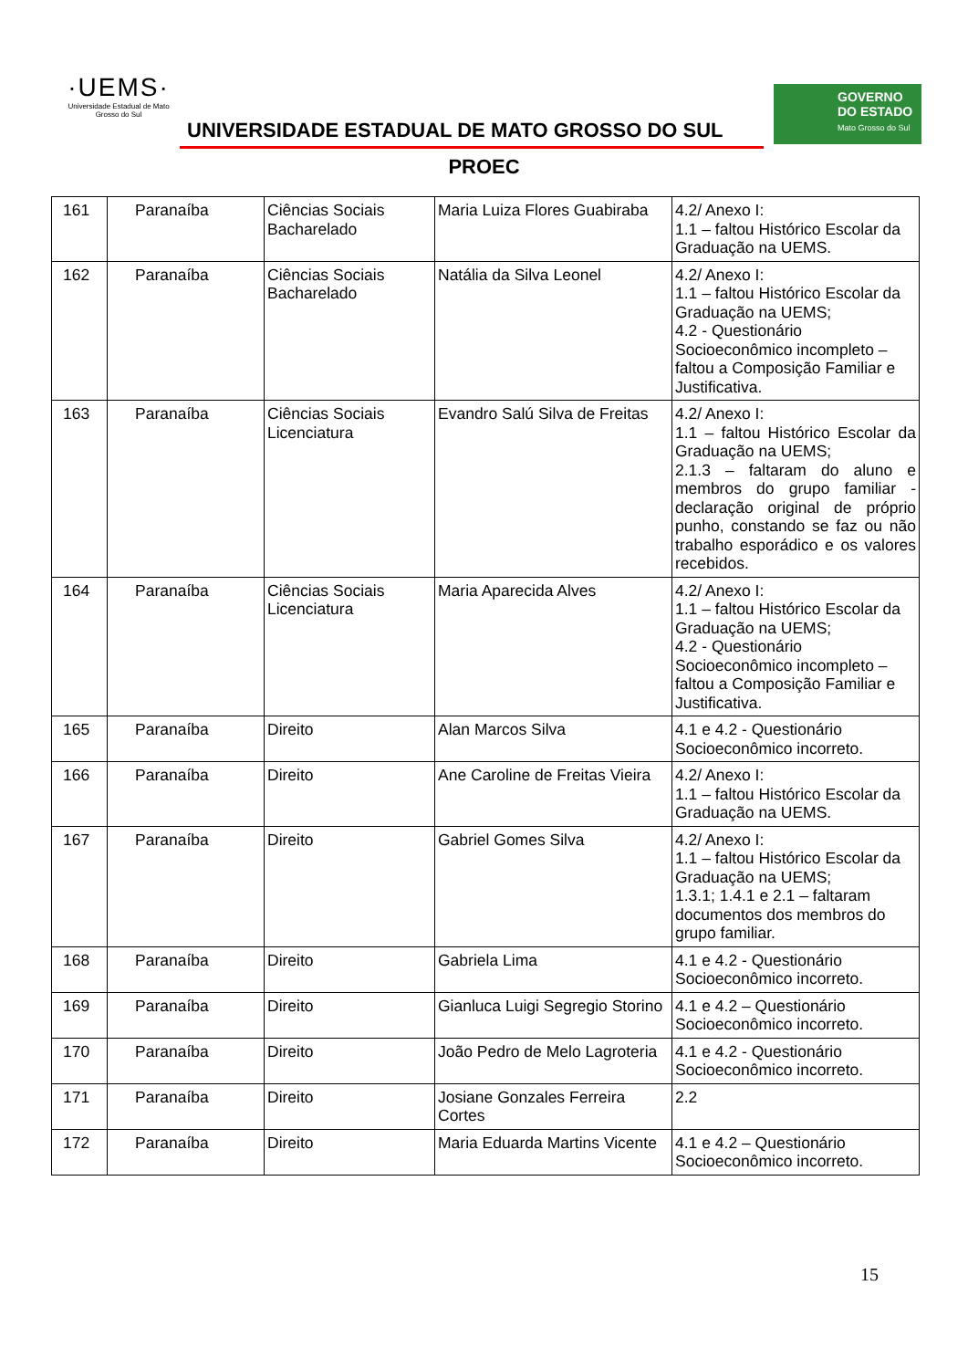·UEMS·
Universidade Estadual de Mato Grosso do Sul
UNIVERSIDADE ESTADUAL DE MATO GROSSO DO SUL
GOVERNO
DO ESTADO
Mato Grosso do Sul
PROEC
| 161 | Paranaíba | Ciências Sociais Bacharelado | Maria Luiza Flores Guabiraba | 4.2/ Anexo I: 1.1 – faltou Histórico Escolar da Graduação na UEMS. |
| 162 | Paranaíba | Ciências Sociais Bacharelado | Natália da Silva Leonel | 4.2/ Anexo I: 1.1 – faltou Histórico Escolar da Graduação na UEMS; 4.2 - Questionário Socioeconômico incompleto – faltou a Composição Familiar e Justificativa. |
| 163 | Paranaíba | Ciências Sociais Licenciatura | Evandro Salú Silva de Freitas | 4.2/ Anexo I: 1.1 – faltou Histórico Escolar da Graduação na UEMS; 2.1.3 – faltaram do aluno e membros do grupo familiar - declaração original de próprio punho, constando se faz ou não trabalho esporádico e os valores recebidos. |
| 164 | Paranaíba | Ciências Sociais Licenciatura | Maria Aparecida Alves | 4.2/ Anexo I: 1.1 – faltou Histórico Escolar da Graduação na UEMS; 4.2 - Questionário Socioeconômico incompleto – faltou a Composição Familiar e Justificativa. |
| 165 | Paranaíba | Direito | Alan Marcos Silva | 4.1 e 4.2 - Questionário Socioeconômico incorreto. |
| 166 | Paranaíba | Direito | Ane Caroline de Freitas Vieira | 4.2/ Anexo I: 1.1 – faltou Histórico Escolar da Graduação na UEMS. |
| 167 | Paranaíba | Direito | Gabriel Gomes Silva | 4.2/ Anexo I: 1.1 – faltou Histórico Escolar da Graduação na UEMS; 1.3.1; 1.4.1 e 2.1 – faltaram documentos dos membros do grupo familiar. |
| 168 | Paranaíba | Direito | Gabriela Lima | 4.1 e 4.2 - Questionário Socioeconômico incorreto. |
| 169 | Paranaíba | Direito | Gianluca Luigi Segregio Storino | 4.1 e 4.2 – Questionário Socioeconômico incorreto. |
| 170 | Paranaíba | Direito | João Pedro de Melo Lagroteria | 4.1 e 4.2 - Questionário Socioeconômico incorreto. |
| 171 | Paranaíba | Direito | Josiane Gonzales Ferreira Cortes | 2.2 |
| 172 | Paranaíba | Direito | Maria Eduarda Martins Vicente | 4.1 e 4.2 – Questionário Socioeconômico incorreto. |
15